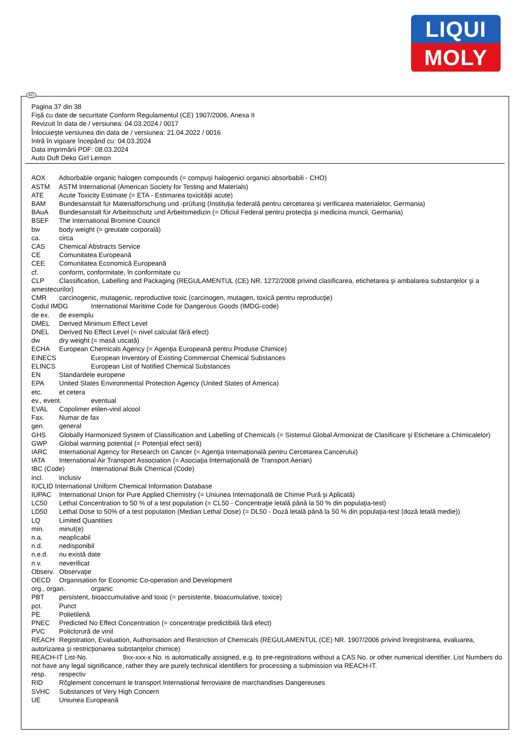LIQUI
MOLY
RO
Pagina 37 din 38
Fişă cu date de securitate Conform Regulamentul (CE) 1907/2006, Anexa II
Revizuit în data de / versiunea: 04.03.2024 / 0017
Înlocuieşte versiunea din data de / versiunea: 21.04.2022 / 0016
Intră în vigoare începând cu: 04.03.2024
Data imprimării PDF: 08.03.2024
Auto Duft Deko Girl Lemon
AOX Adsorbable organic halogen compounds (= compuşi halogenici organici absorbabili - CHO)
ASTM ASTM International (American Society for Testing and Materials)
ATE Acute Toxicity Estimate (= ETA - Estimarea toxicităţii acute)
BAM Bundesanstalt für Materialforschung und -prüfung (Instituţia federală pentru cercetarea şi verificarea materialelor, Germania)
BAuA Bundesanstalt für Arbeitsschutz und Arbeitsmedizin (= Oficiul Federal pentru protecţia şi medicina muncii, Germania)
BSEF The International Bromine Council
bw body weight (= greutate corporală)
ca. circa
CAS Chemical Abstracts Service
CE Comunitatea Europeană
CEE Comunitatea Economică Europeană
cf. conform, conformitate, în conformitate cu
CLP Classification, Labelling and Packaging (REGULAMENTUL (CE) NR. 1272/2008 privind clasificarea, etichetarea şi ambalarea substanţelor şi a amestecurilor)
CMR carcinogenic, mutagenic, reproductive toxic (carcinogen, mutagen, toxică pentru reproducţie)
Codul IMDG International Maritime Code for Dangerous Goods (IMDG-code)
de ex. de exemplu
DMEL Derived Minimum Effect Level
DNEL Derived No Effect Level (= nivel calculat fără efect)
dw dry weight (= masă uscată)
ECHA European Chemicals Agency (= Agenţia Europeană pentru Produse Chimice)
EINECS European Inventory of Existing Commercial Chemical Substances
ELINCS European List of Notified Chemical Substances
EN Standardele europene
EPA United States Environmental Protection Agency (United States of America)
etc. et cetera
ev., event. eventual
EVAL Copolimer etilen-vinil alcool
Fax. Numar de fax
gen. general
GHS Globally Harmonized System of Classification and Labelling of Chemicals (= Sistemul Global Armonizat de Clasificare şi Etichetare a Chimicalelor)
GWP Global warming potential (= Potenţial efect seră)
IARC International Agency for Research on Cancer (= Agenţia Internaţională pentru Cercetarea Cancerului)
IATA International Air Transport Association (= Asociaţia Internaţională de Transport Aerian)
IBC (Code) International Bulk Chemical (Code)
incl. inclusiv
IUCLID International Uniform Chemical Information Database
IUPAC International Union for Pure Applied Chemistry (= Uniunea Internaţională de Chimie Pură şi Aplicată)
LC50 Lethal Concentration to 50 % of a test population (= CL50 - Concentraţie letală până la 50 % din populaţia-test)
LD50 Lethal Dose to 50% of a test population (Median Lethal Dose) (= DL50 - Doză letală până la 50 % din populaţia-test (doză letală medie))
LQ Limited Quantities
min. minut(e)
n.a. neaplicabil
n.d. nedisponibil
n.e.d. nu există date
n.v. neverificat
Observ. Observaţie
OECD Organisation for Economic Co-operation and Development
org., organ. organic
PBT persistent, bioaccumulative and toxic (= persistente, bioacumulative, toxice)
pct. Punct
PE Polietilenă
PNEC Predicted No Effect Concentration (= concentraţie predictibilă fără efect)
PVC Policlorură de vinil
REACH Registration, Evaluation, Authorisation and Restriction of Chemicals (REGULAMENTUL (CE) NR. 1907/2006 privind înregistrarea, evaluarea, autorizarea şi restricţionarea substanţelor chimice)
REACH-IT List-No. 9xx-xxx-x No. is automatically assigned, e.g. to pre-registrations without a CAS No. or other numerical identifier. List Numbers do not have any legal significance, rather they are purely technical identifiers for processing a submission via REACH-IT.
resp. respectiv
RID Rčglement concernant le transport International ferroviaire de marchandises Dangereuses
SVHC Substances of Very High Concern
UE Uniunea Europeană